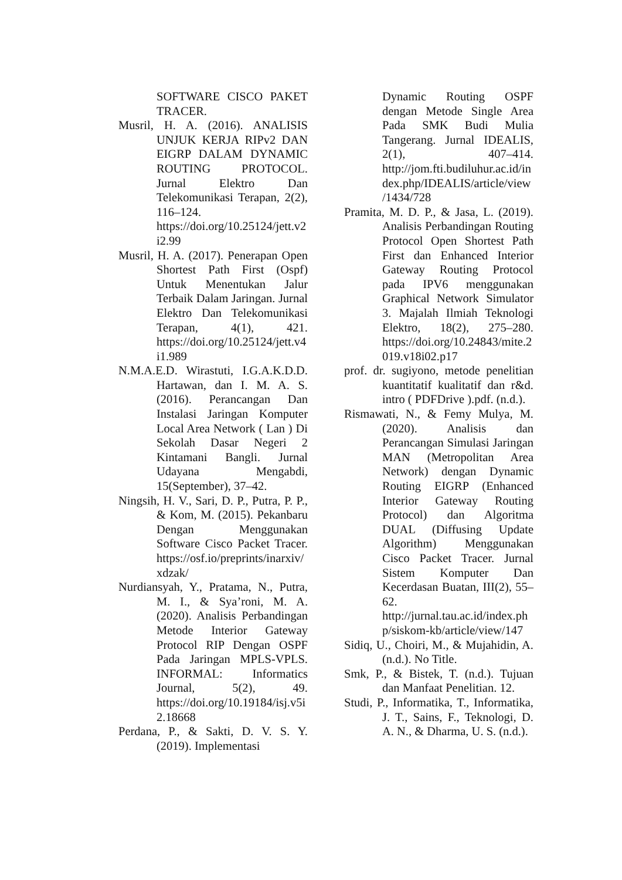SOFTWARE CISCO PAKET TRACER.
Musril, H. A. (2016). ANALISIS UNJUK KERJA RIPv2 DAN EIGRP DALAM DYNAMIC ROUTING PROTOCOL. Jurnal Elektro Dan Telekomunikasi Terapan, 2(2), 116–124. https://doi.org/10.25124/jett.v2i2.99
Musril, H. A. (2017). Penerapan Open Shortest Path First (Ospf) Untuk Menentukan Jalur Terbaik Dalam Jaringan. Jurnal Elektro Dan Telekomunikasi Terapan, 4(1), 421. https://doi.org/10.25124/jett.v4i1.989
N.M.A.E.D. Wirastuti, I.G.A.K.D.D. Hartawan, dan I. M. A. S. (2016). Perancangan Dan Instalasi Jaringan Komputer Local Area Network ( Lan ) Di Sekolah Dasar Negeri 2 Kintamani Bangli. Jurnal Udayana Mengabdi, 15(September), 37–42.
Ningsih, H. V., Sari, D. P., Putra, P. P., & Kom, M. (2015). Pekanbaru Dengan Menggunakan Software Cisco Packet Tracer. https://osf.io/preprints/inarxiv/xdzak/
Nurdiansyah, Y., Pratama, N., Putra, M. I., & Sya’roni, M. A. (2020). Analisis Perbandingan Metode Interior Gateway Protocol RIP Dengan OSPF Pada Jaringan MPLS-VPLS. INFORMAL: Informatics Journal, 5(2), 49. https://doi.org/10.19184/isj.v5i2.18668
Perdana, P., & Sakti, D. V. S. Y. (2019). Implementasi
Dynamic Routing OSPF dengan Metode Single Area Pada SMK Budi Mulia Tangerang. Jurnal IDEALIS, 2(1), 407–414. http://jom.fti.budiluhur.ac.id/index.php/IDEALIS/article/view/1434/728
Pramita, M. D. P., & Jasa, L. (2019). Analisis Perbandingan Routing Protocol Open Shortest Path First dan Enhanced Interior Gateway Routing Protocol pada IPV6 menggunakan Graphical Network Simulator 3. Majalah Ilmiah Teknologi Elektro, 18(2), 275–280. https://doi.org/10.24843/mite.2019.v18i02.p17
prof. dr. sugiyono, metode penelitian kuantitatif kualitatif dan r&d. intro ( PDFDrive ).pdf. (n.d.).
Rismawati, N., & Femy Mulya, M. (2020). Analisis dan Perancangan Simulasi Jaringan MAN (Metropolitan Area Network) dengan Dynamic Routing EIGRP (Enhanced Interior Gateway Routing Protocol) dan Algoritma DUAL (Diffusing Update Algorithm) Menggunakan Cisco Packet Tracer. Jurnal Sistem Komputer Dan Kecerdasan Buatan, III(2), 55–62. http://jurnal.tau.ac.id/index.php/siskom-kb/article/view/147
Sidiq, U., Choiri, M., & Mujahidin, A. (n.d.). No Title.
Smk, P., & Bistek, T. (n.d.). Tujuan dan Manfaat Penelitian. 12.
Studi, P., Informatika, T., Informatika, J. T., Sains, F., Teknologi, D. A. N., & Dharma, U. S. (n.d.).